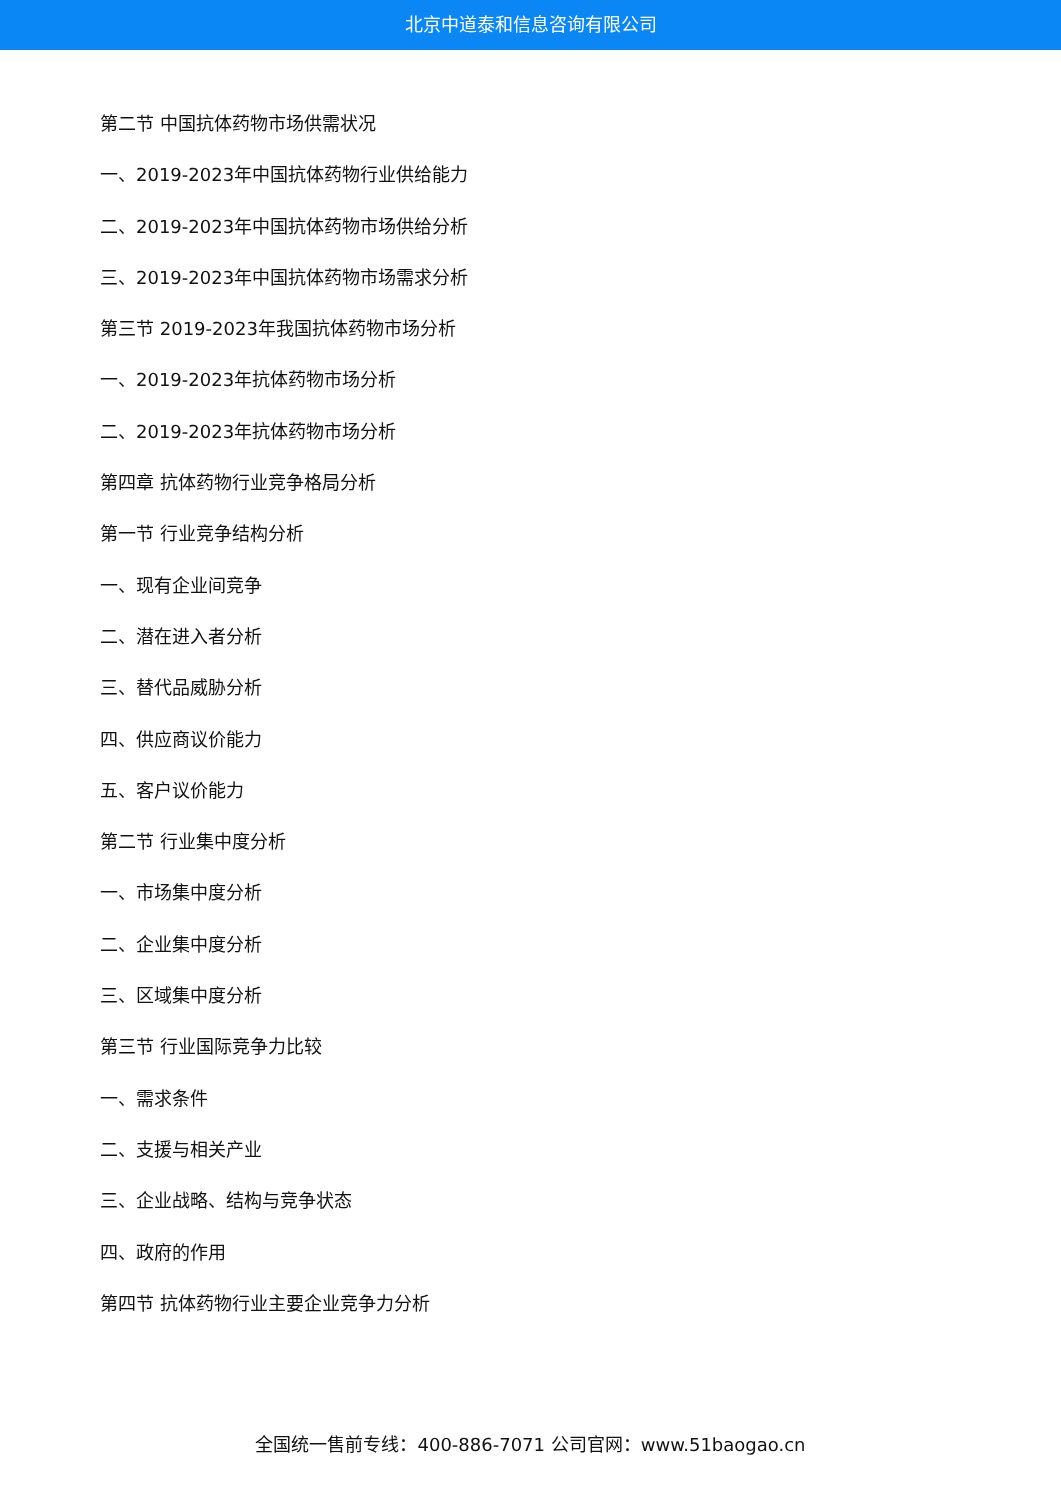北京中道泰和信息咨询有限公司
第二节 中国抗体药物市场供需状况
一、2019-2023年中国抗体药物行业供给能力
二、2019-2023年中国抗体药物市场供给分析
三、2019-2023年中国抗体药物市场需求分析
第三节 2019-2023年我国抗体药物市场分析
一、2019-2023年抗体药物市场分析
二、2019-2023年抗体药物市场分析
第四章 抗体药物行业竞争格局分析
第一节 行业竞争结构分析
一、现有企业间竞争
二、潜在进入者分析
三、替代品威胁分析
四、供应商议价能力
五、客户议价能力
第二节 行业集中度分析
一、市场集中度分析
二、企业集中度分析
三、区域集中度分析
第三节 行业国际竞争力比较
一、需求条件
二、支援与相关产业
三、企业战略、结构与竞争状态
四、政府的作用
第四节 抗体药物行业主要企业竞争力分析
全国统一售前专线：400-886-7071 公司官网：www.51baogao.cn